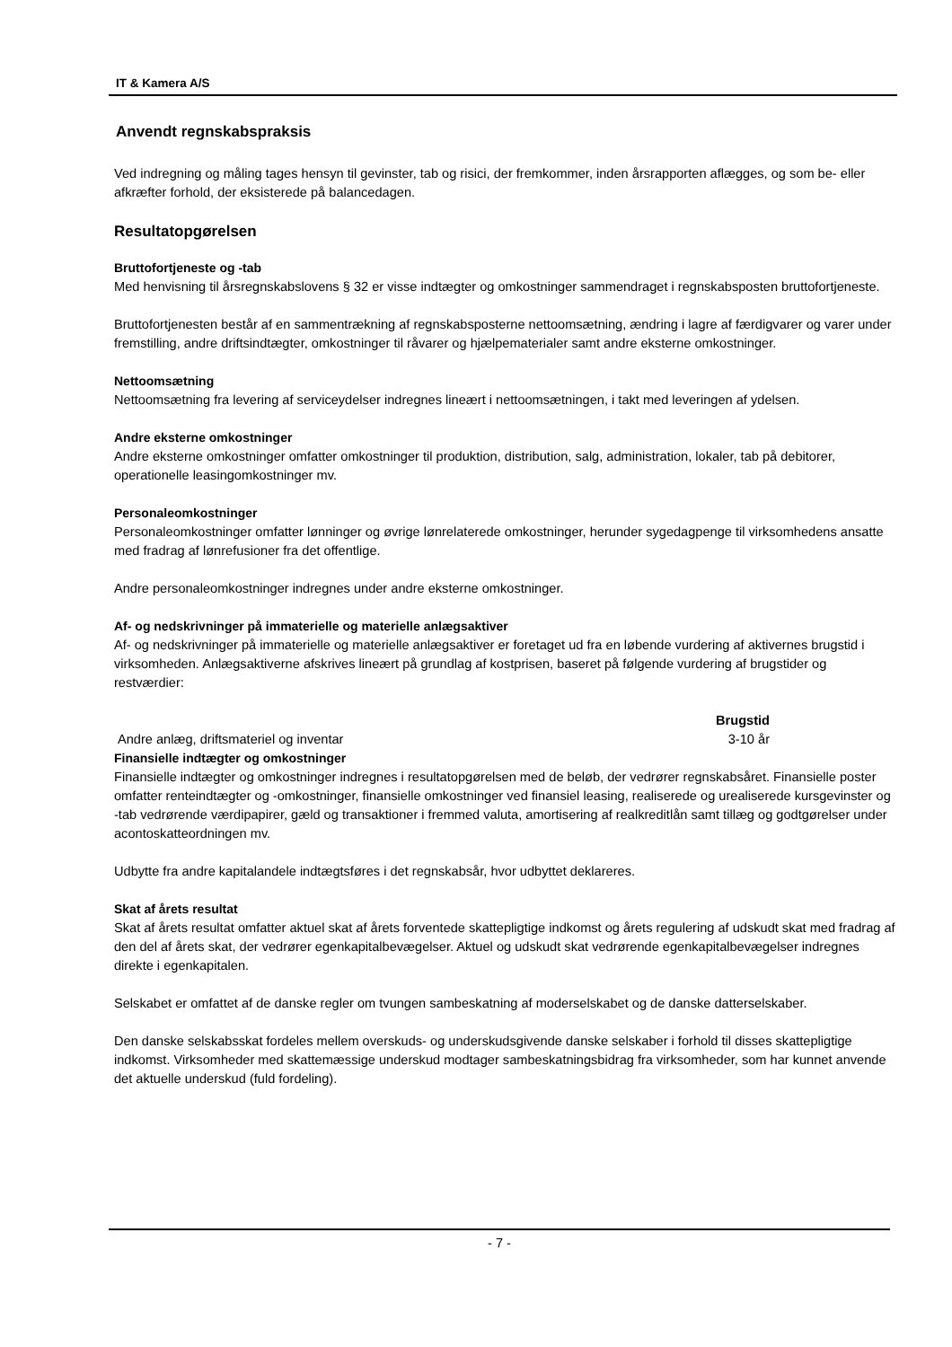IT & Kamera A/S
Anvendt regnskabspraksis
Ved indregning og måling tages hensyn til gevinster, tab og risici, der fremkommer, inden årsrapporten aflægges, og som be- eller afkræfter forhold, der eksisterede på balancedagen.
Resultatopgørelsen
Bruttofortjeneste og -tab
Med henvisning til årsregnskabslovens § 32 er visse indtægter og omkostninger sammendraget i regnskabsposten bruttofortjeneste.
Bruttofortjenesten består af en sammentrækning af regnskabsposterne nettoomsætning, ændring i lagre af færdigvarer og varer under fremstilling, andre driftsindtægter, omkostninger til råvarer og hjælpematerialer samt andre eksterne omkostninger.
Nettoomsætning
Nettoomsætning fra levering af serviceydelser indregnes lineært i nettoomsætningen, i takt med leveringen af ydelsen.
Andre eksterne omkostninger
Andre eksterne omkostninger omfatter omkostninger til produktion, distribution, salg, administration, lokaler, tab på debitorer, operationelle leasingomkostninger mv.
Personaleomkostninger
Personaleomkostninger omfatter lønninger og øvrige lønrelaterede omkostninger, herunder sygedagpenge til virksomhedens ansatte med fradrag af lønrefusioner fra det offentlige.
Andre personaleomkostninger indregnes under andre eksterne omkostninger.
Af- og nedskrivninger på immaterielle og materielle anlægsaktiver
Af- og nedskrivninger på immaterielle og materielle anlægsaktiver er foretaget ud fra en løbende vurdering af aktivernes brugstid i virksomheden. Anlægsaktiverne afskrives lineært på grundlag af kostprisen, baseret på følgende vurdering af brugstider og restværdier:
| | Brugstid |
| --- | --- |
| Andre anlæg, driftsmateriel og inventar | 3-10 år |
Finansielle indtægter og omkostninger
Finansielle indtægter og omkostninger indregnes i resultatopgørelsen med de beløb, der vedrører regnskabsåret. Finansielle poster omfatter renteindtægter og -omkostninger, finansielle omkostninger ved finansiel leasing, realiserede og urealiserede kursgevinster og -tab vedrørende værdipapirer, gæld og transaktioner i fremmed valuta, amortisering af realkreditlån samt tillæg og godtgørelser under acontoskatteordningen mv.
Udbytte fra andre kapitalandele indtægtsføres i det regnskabsår, hvor udbyttet deklareres.
Skat af årets resultat
Skat af årets resultat omfatter aktuel skat af årets forventede skattepligtige indkomst og årets regulering af udskudt skat med fradrag af den del af årets skat, der vedrører egenkapitalbevægelser. Aktuel og udskudt skat vedrørende egenkapitalbevægelser indregnes direkte i egenkapitalen.
Selskabet er omfattet af de danske regler om tvungen sambeskatning af moderselskabet og de danske datterselskaber.
Den danske selskabsskat fordeles mellem overskuds- og underskudsgivende danske selskaber i forhold til disses skattepligtige indkomst. Virksomheder med skattemæssige underskud modtager sambeskatningsbidrag fra virksomheder, som har kunnet anvende det aktuelle underskud (fuld fordeling).
- 7 -